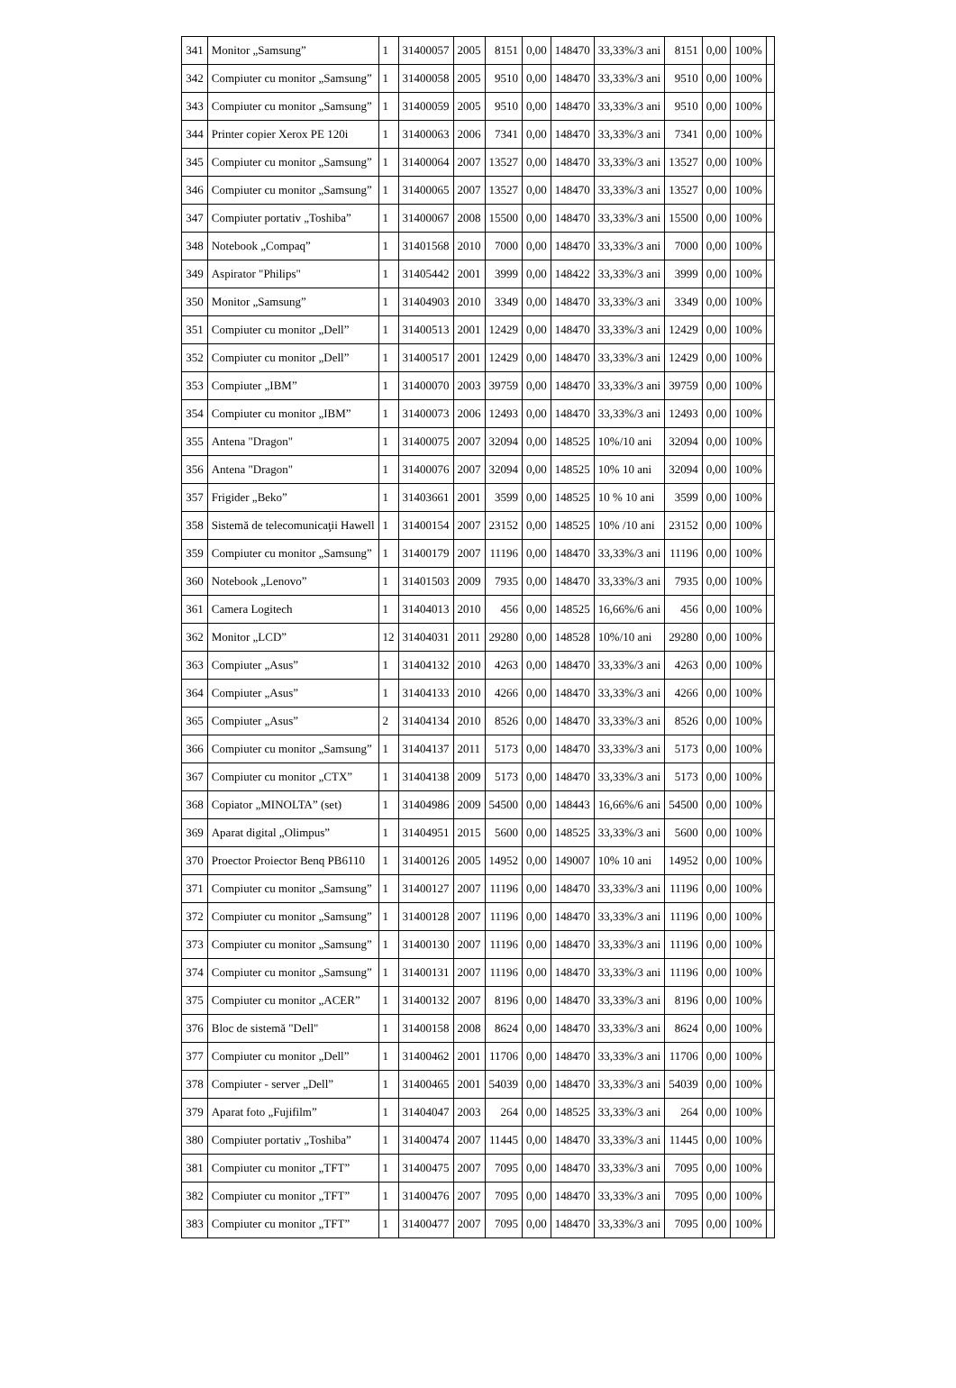| 341 | Monitor „Samsung” | 1 | 31400057 | 2005 | 8151 | 0,00 | 148470 | 33,33%/3 ani | 8151 | 0,00 | 100% | |
| 342 | Compiuter cu monitor „Samsung” | 1 | 31400058 | 2005 | 9510 | 0,00 | 148470 | 33,33%/3 ani | 9510 | 0,00 | 100% | |
| 343 | Compiuter cu monitor „Samsung” | 1 | 31400059 | 2005 | 9510 | 0,00 | 148470 | 33,33%/3 ani | 9510 | 0,00 | 100% | |
| 344 | Printer copier Xerox PE 120i | 1 | 31400063 | 2006 | 7341 | 0,00 | 148470 | 33,33%/3 ani | 7341 | 0,00 | 100% | |
| 345 | Compiuter cu monitor „Samsung” | 1 | 31400064 | 2007 | 13527 | 0,00 | 148470 | 33,33%/3 ani | 13527 | 0,00 | 100% | |
| 346 | Compiuter cu monitor „Samsung” | 1 | 31400065 | 2007 | 13527 | 0,00 | 148470 | 33,33%/3 ani | 13527 | 0,00 | 100% | |
| 347 | Compiuter portativ „Toshiba” | 1 | 31400067 | 2008 | 15500 | 0,00 | 148470 | 33,33%/3 ani | 15500 | 0,00 | 100% | |
| 348 | Notebook „Compaq” | 1 | 31401568 | 2010 | 7000 | 0,00 | 148470 | 33,33%/3 ani | 7000 | 0,00 | 100% | |
| 349 | Aspirator "Philips" | 1 | 31405442 | 2001 | 3999 | 0,00 | 148422 | 33,33%/3 ani | 3999 | 0,00 | 100% | |
| 350 | Monitor „Samsung” | 1 | 31404903 | 2010 | 3349 | 0,00 | 148470 | 33,33%/3 ani | 3349 | 0,00 | 100% | |
| 351 | Compiuter cu monitor „Dell” | 1 | 31400513 | 2001 | 12429 | 0,00 | 148470 | 33,33%/3 ani | 12429 | 0,00 | 100% | |
| 352 | Compiuter cu monitor „Dell” | 1 | 31400517 | 2001 | 12429 | 0,00 | 148470 | 33,33%/3 ani | 12429 | 0,00 | 100% | |
| 353 | Compiuter „IBM” | 1 | 31400070 | 2003 | 39759 | 0,00 | 148470 | 33,33%/3 ani | 39759 | 0,00 | 100% | |
| 354 | Compiuter cu monitor „IBM” | 1 | 31400073 | 2006 | 12493 | 0,00 | 148470 | 33,33%/3 ani | 12493 | 0,00 | 100% | |
| 355 | Antena "Dragon" | 1 | 31400075 | 2007 | 32094 | 0,00 | 148525 | 10%/10 ani | 32094 | 0,00 | 100% | |
| 356 | Antena "Dragon" | 1 | 31400076 | 2007 | 32094 | 0,00 | 148525 | 10% 10 ani | 32094 | 0,00 | 100% | |
| 357 | Frigider „Beko” | 1 | 31403661 | 2001 | 3599 | 0,00 | 148525 | 10 % 10 ani | 3599 | 0,00 | 100% | |
| 358 | Sistemă de telecomunicaţii Hawell | 1 | 31400154 | 2007 | 23152 | 0,00 | 148525 | 10% /10 ani | 23152 | 0,00 | 100% | |
| 359 | Compiuter cu monitor „Samsung” | 1 | 31400179 | 2007 | 11196 | 0,00 | 148470 | 33,33%/3 ani | 11196 | 0,00 | 100% | |
| 360 | Notebook „Lenovo” | 1 | 31401503 | 2009 | 7935 | 0,00 | 148470 | 33,33%/3 ani | 7935 | 0,00 | 100% | |
| 361 | Camera Logitech | 1 | 31404013 | 2010 | 456 | 0,00 | 148525 | 16,66%/6 ani | 456 | 0,00 | 100% | |
| 362 | Monitor „LCD” | 12 | 31404031 | 2011 | 29280 | 0,00 | 148528 | 10%/10 ani | 29280 | 0,00 | 100% | |
| 363 | Compiuter „Asus” | 1 | 31404132 | 2010 | 4263 | 0,00 | 148470 | 33,33%/3 ani | 4263 | 0,00 | 100% | |
| 364 | Compiuter „Asus” | 1 | 31404133 | 2010 | 4266 | 0,00 | 148470 | 33,33%/3 ani | 4266 | 0,00 | 100% | |
| 365 | Compiuter „Asus” | 2 | 31404134 | 2010 | 8526 | 0,00 | 148470 | 33,33%/3 ani | 8526 | 0,00 | 100% | |
| 366 | Compiuter cu monitor „Samsung” | 1 | 31404137 | 2011 | 5173 | 0,00 | 148470 | 33,33%/3 ani | 5173 | 0,00 | 100% | |
| 367 | Compiuter cu monitor „CTX” | 1 | 31404138 | 2009 | 5173 | 0,00 | 148470 | 33,33%/3 ani | 5173 | 0,00 | 100% | |
| 368 | Copiator „MINOLTA” (set) | 1 | 31404986 | 2009 | 54500 | 0,00 | 148443 | 16,66%/6 ani | 54500 | 0,00 | 100% | |
| 369 | Aparat digital „Olimpus” | 1 | 31404951 | 2015 | 5600 | 0,00 | 148525 | 33,33%/3 ani | 5600 | 0,00 | 100% | |
| 370 | Proector Proiector Benq PB6110 | 1 | 31400126 | 2005 | 14952 | 0,00 | 149007 | 10% 10 ani | 14952 | 0,00 | 100% | |
| 371 | Compiuter cu monitor „Samsung” | 1 | 31400127 | 2007 | 11196 | 0,00 | 148470 | 33,33%/3 ani | 11196 | 0,00 | 100% | |
| 372 | Compiuter cu monitor „Samsung” | 1 | 31400128 | 2007 | 11196 | 0,00 | 148470 | 33,33%/3 ani | 11196 | 0,00 | 100% | |
| 373 | Compiuter cu monitor „Samsung” | 1 | 31400130 | 2007 | 11196 | 0,00 | 148470 | 33,33%/3 ani | 11196 | 0,00 | 100% | |
| 374 | Compiuter cu monitor „Samsung” | 1 | 31400131 | 2007 | 11196 | 0,00 | 148470 | 33,33%/3 ani | 11196 | 0,00 | 100% | |
| 375 | Compiuter cu monitor „ACER” | 1 | 31400132 | 2007 | 8196 | 0,00 | 148470 | 33,33%/3 ani | 8196 | 0,00 | 100% | |
| 376 | Bloc de sistemă "Dell" | 1 | 31400158 | 2008 | 8624 | 0,00 | 148470 | 33,33%/3 ani | 8624 | 0,00 | 100% | |
| 377 | Compiuter cu monitor „Dell” | 1 | 31400462 | 2001 | 11706 | 0,00 | 148470 | 33,33%/3 ani | 11706 | 0,00 | 100% | |
| 378 | Compiuter - server „Dell” | 1 | 31400465 | 2001 | 54039 | 0,00 | 148470 | 33,33%/3 ani | 54039 | 0,00 | 100% | |
| 379 | Aparat foto „Fujifilm” | 1 | 31404047 | 2003 | 264 | 0,00 | 148525 | 33,33%/3 ani | 264 | 0,00 | 100% | |
| 380 | Compiuter portativ „Toshiba” | 1 | 31400474 | 2007 | 11445 | 0,00 | 148470 | 33,33%/3 ani | 11445 | 0,00 | 100% | |
| 381 | Compiuter cu monitor „TFT” | 1 | 31400475 | 2007 | 7095 | 0,00 | 148470 | 33,33%/3 ani | 7095 | 0,00 | 100% | |
| 382 | Compiuter cu monitor „TFT” | 1 | 31400476 | 2007 | 7095 | 0,00 | 148470 | 33,33%/3 ani | 7095 | 0,00 | 100% | |
| 383 | Compiuter cu monitor „TFT” | 1 | 31400477 | 2007 | 7095 | 0,00 | 148470 | 33,33%/3 ani | 7095 | 0,00 | 100% | |